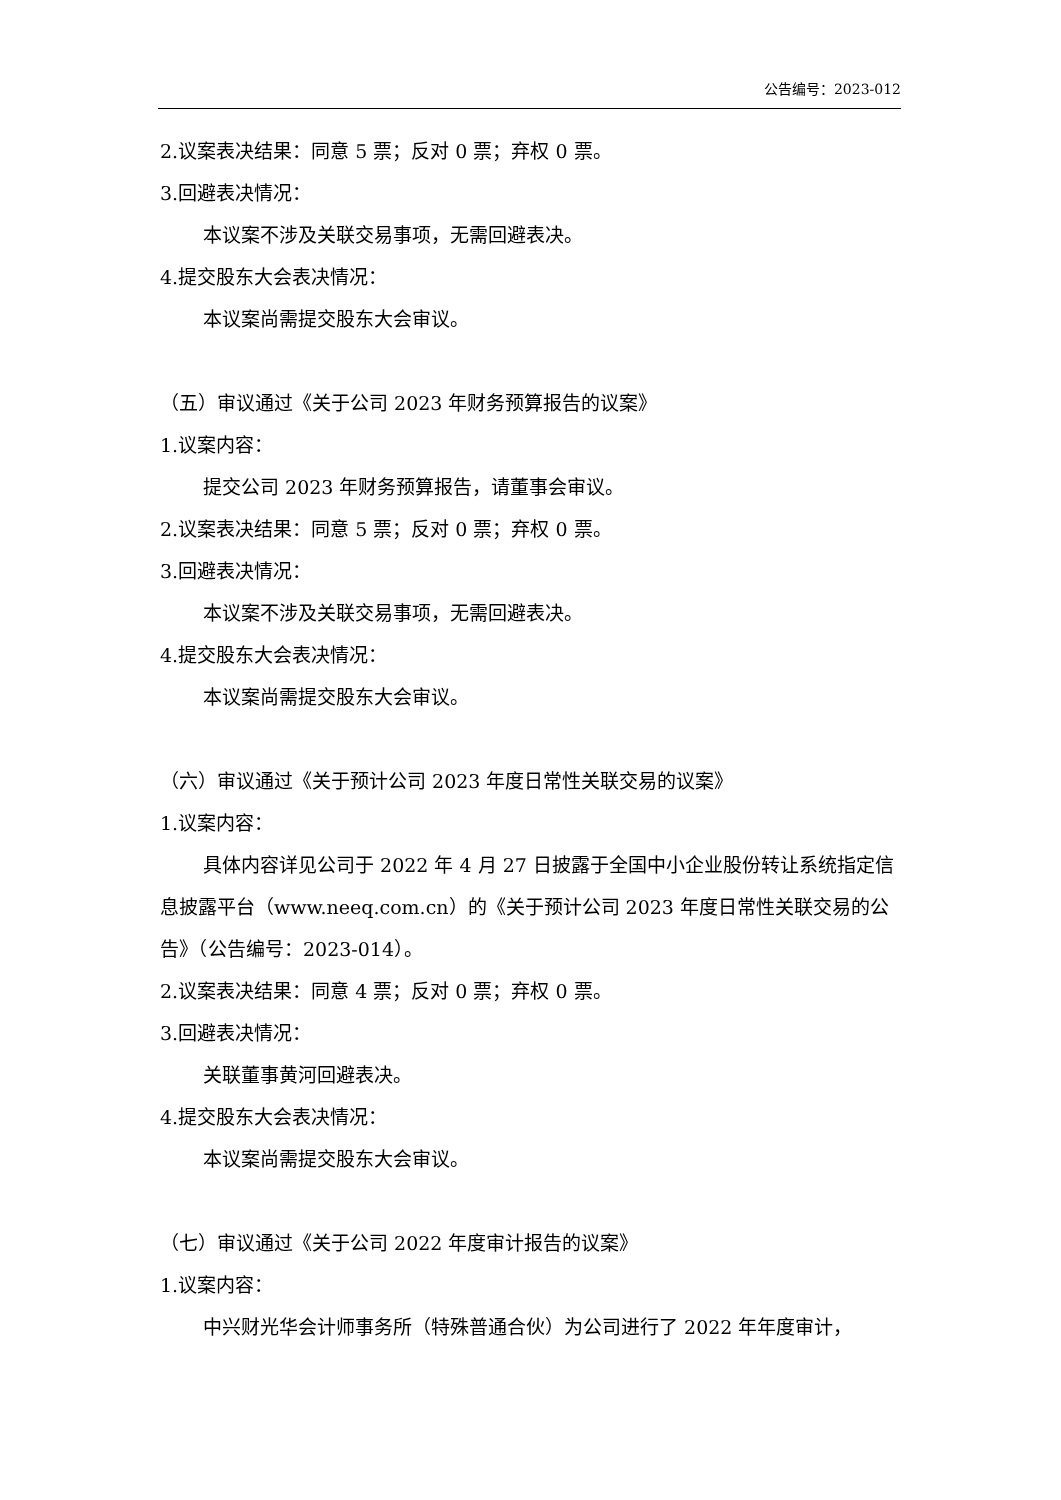公告编号：2023-012
2.议案表决结果：同意 5 票；反对 0 票；弃权 0 票。
3.回避表决情况：
本议案不涉及关联交易事项，无需回避表决。
4.提交股东大会表决情况：
本议案尚需提交股东大会审议。
（五）审议通过《关于公司 2023 年财务预算报告的议案》
1.议案内容：
提交公司 2023 年财务预算报告，请董事会审议。
2.议案表决结果：同意 5 票；反对 0 票；弃权 0 票。
3.回避表决情况：
本议案不涉及关联交易事项，无需回避表决。
4.提交股东大会表决情况：
本议案尚需提交股东大会审议。
（六）审议通过《关于预计公司 2023 年度日常性关联交易的议案》
1.议案内容：
具体内容详见公司于 2022 年 4 月 27 日披露于全国中小企业股份转让系统指定信息披露平台（www.neeq.com.cn）的《关于预计公司 2023 年度日常性关联交易的公告》（公告编号：2023-014）。
2.议案表决结果：同意 4 票；反对 0 票；弃权 0 票。
3.回避表决情况：
关联董事黄河回避表决。
4.提交股东大会表决情况：
本议案尚需提交股东大会审议。
（七）审议通过《关于公司 2022 年度审计报告的议案》
1.议案内容：
中兴财光华会计师事务所（特殊普通合伙）为公司进行了 2022 年年度审计，